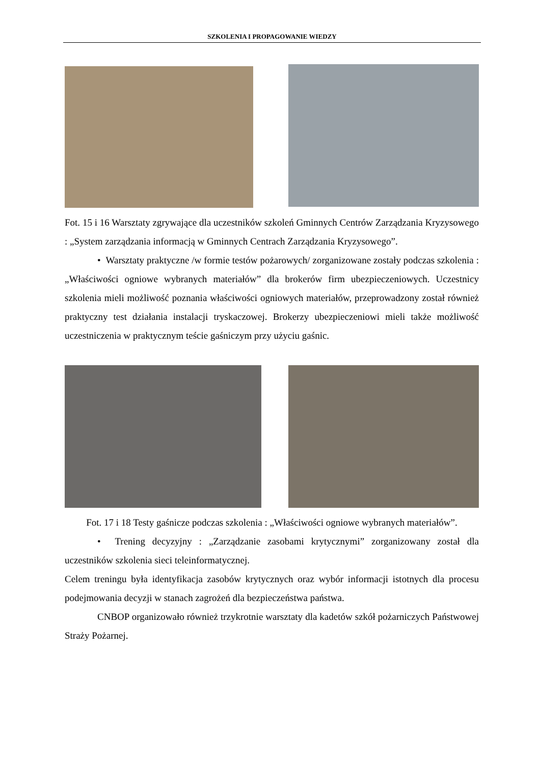SZKOLENIA I PROPAGOWANIE WIEDZY
Fot. 15 i 16 Warsztaty zgrywające dla uczestników szkoleń Gminnych Centrów Zarządzania Kryzysowego : „System zarządzania informacją w Gminnych Centrach Zarządzania Kryzysowego”.
• Warsztaty praktyczne /w formie testów pożarowych/ zorganizowane zostały podczas szkolenia : „Właściwości ogniowe wybranych materiałów” dla brokerów firm ubezpieczeniowych. Uczestnicy szkolenia mieli możliwość poznania właściwości ogniowych materiałów, przeprowadzony został również praktyczny test działania instalacji tryskaczowej. Brokerzy ubezpieczeniowi mieli także możliwość uczestniczenia w praktycznym teście gaśniczym przy użyciu gaśnic.
Fot. 17 i 18 Testy gaśnicze podczas szkolenia : „Właściwości ogniowe wybranych materiałów”.
• Trening decyzyjny : „Zarządzanie zasobami krytycznymi” zorganizowany został dla uczestników szkolenia sieci teleinformatycznej.
Celem treningu była identyfikacja zasobów krytycznych oraz wybór informacji istotnych dla procesu podejmowania decyzji w stanach zagrożeń dla bezpieczeństwa państwa.
CNBOP organizowało również trzykrotnie warsztaty dla kadetów szkół pożarniczych Państwowej Straży Pożarnej.